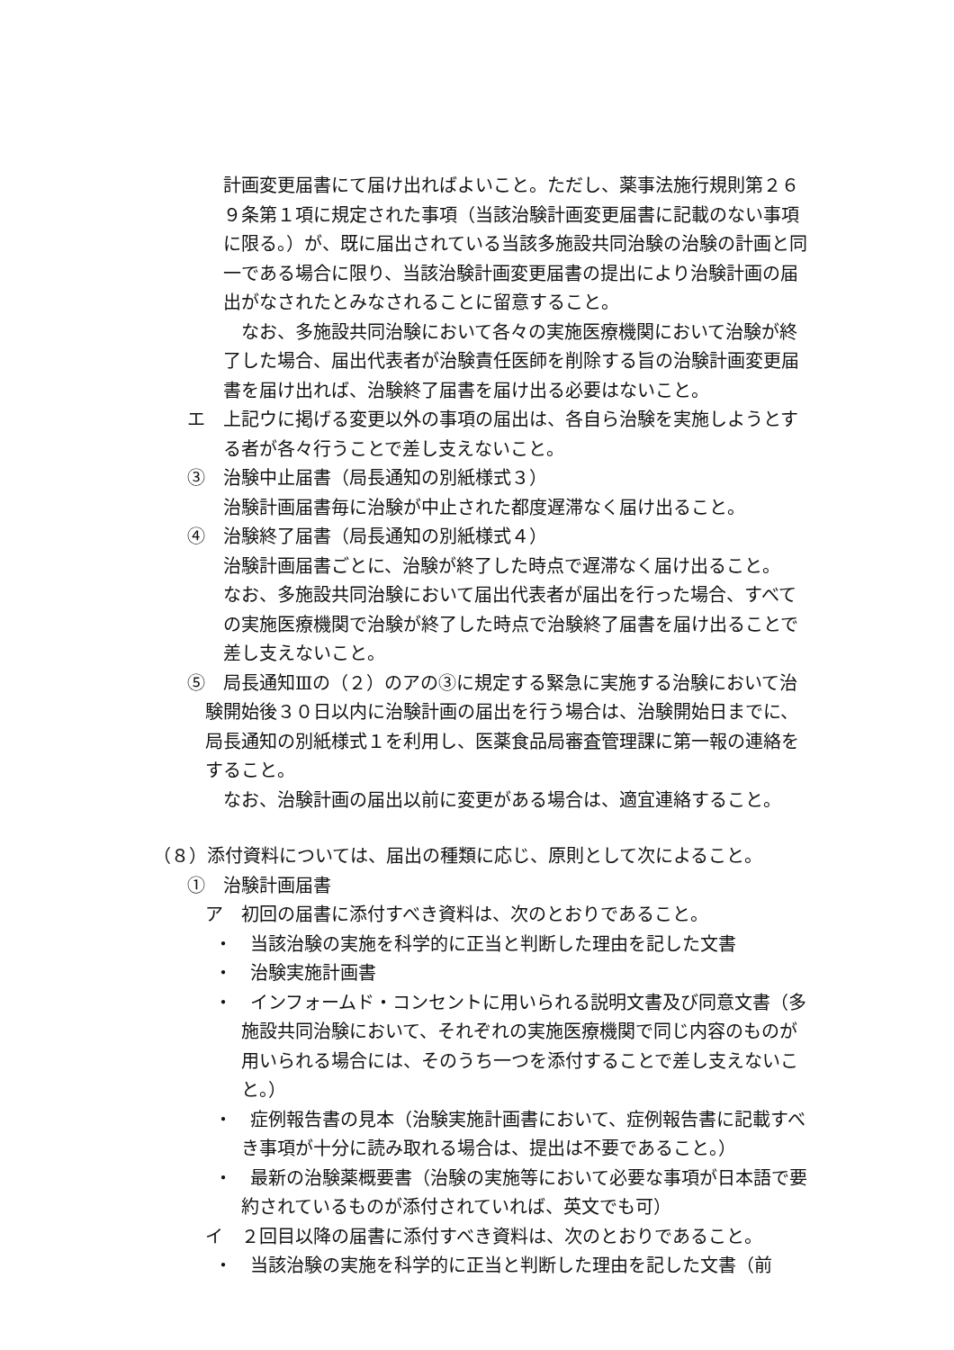計画変更届書にて届け出ればよいこと。ただし、薬事法施行規則第２６９条第１項に規定された事項（当該治験計画変更届書に記載のない事項に限る。）が、既に届出されている当該多施設共同治験の治験の計画と同一である場合に限り、当該治験計画変更届書の提出により治験計画の届出がなされたとみなされることに留意すること。
なお、多施設共同治験において各々の実施医療機関において治験が終了した場合、届出代表者が治験責任医師を削除する旨の治験計画変更届書を届け出れば、治験終了届書を届け出る必要はないこと。
エ　上記ウに掲げる変更以外の事項の届出は、各自ら治験を実施しようとする者が各々行うことで差し支えないこと。
③　治験中止届書（局長通知の別紙様式３）
治験計画届書毎に治験が中止された都度遅滞なく届け出ること。
④　治験終了届書（局長通知の別紙様式４）
治験計画届書ごとに、治験が終了した時点で遅滞なく届け出ること。
なお、多施設共同治験において届出代表者が届出を行った場合、すべての実施医療機関で治験が終了した時点で治験終了届書を届け出ることで差し支えないこと。
⑤　局長通知Ⅲの（２）のアの③に規定する緊急に実施する治験において治験開始後３０日以内に治験計画の届出を行う場合は、治験開始日までに、局長通知の別紙様式１を利用し、医薬食品局審査管理課に第一報の連絡をすること。
なお、治験計画の届出以前に変更がある場合は、適宜連絡すること。
（８）添付資料については、届出の種類に応じ、原則として次によること。
①　治験計画届書
ア　初回の届書に添付すべき資料は、次のとおりであること。
・　当該治験の実施を科学的に正当と判断した理由を記した文書
・　治験実施計画書
・　インフォームド・コンセントに用いられる説明文書及び同意文書（多施設共同治験において、それぞれの実施医療機関で同じ内容のものが用いられる場合には、そのうち一つを添付することで差し支えないこと。）
・　症例報告書の見本（治験実施計画書において、症例報告書に記載すべき事項が十分に読み取れる場合は、提出は不要であること。）
・　最新の治験薬概要書（治験の実施等において必要な事項が日本語で要約されているものが添付されていれば、英文でも可）
イ　２回目以降の届書に添付すべき資料は、次のとおりであること。
・　当該治験の実施を科学的に正当と判断した理由を記した文書（前